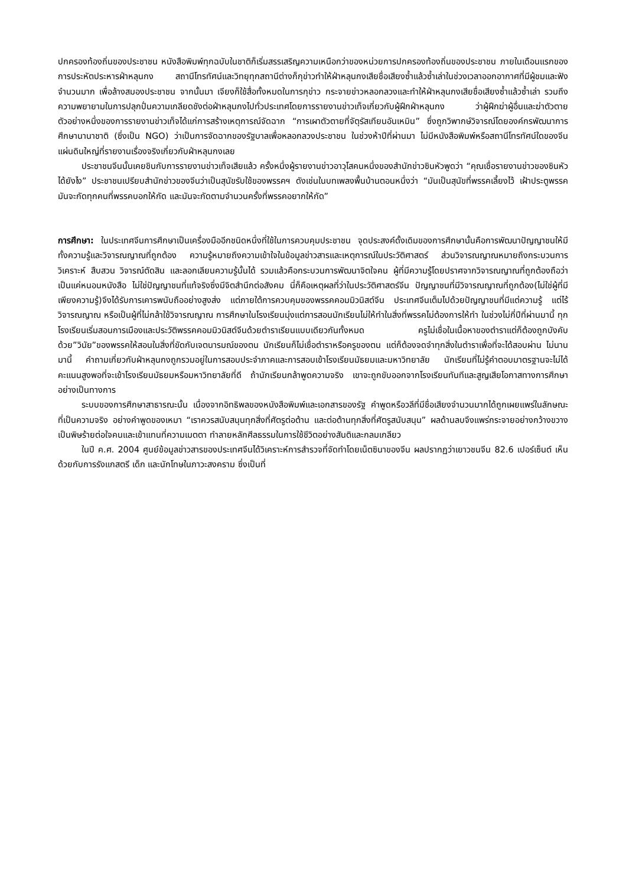ปกครองท้องถิ่นของประชาชน หนังสือพิมพ์ทุกฉบับในชาติก็เริ่มสรรเสริญความเหนือกว่าของหน่วยการปกครองท้องถิ่นของประชาชน ภายในเดือนแรกของการประหัตประหารฝ่าหลุนกง สถานีโทรทัศน์และวิทยุทุกสถานีต่างก็กุข่าวทำให้ฝ่าหลุนกงเสียชื่อเสียงซ้ำแล้วซ้ำเล่าในช่วงเวลาออกอากาศที่มีผู้ชมและฟังจำนวนมาก เพื่อล้างสมองประชาชน จากนั้นมา เจียงก็ใช้สื่อทั้งหมดในการกุข่าว กระจายข่าวหลอกลวงและทำให้ฝ่าหลุนกงเสียชื่อเสียงซ้ำแล้วซ้ำเล่า รวมถึงความพยายามในการปลุกปั่นความเกลียดชังต่อฝ่าหลุนกงไปทั่วประเทศโดยการรายงานข่าวเท็จเกี่ยวกับผู้ฝึกฝ่าหลุนกง ว่าผู้ฝึกฆ่าผู้อื่นและฆ่าตัวตาย ตัวอย่างหนึ่งของการรายงานข่าวเท็จได้แก่การสร้างเหตุการณ์จัดฉาก “การเผาตัวตายที่จัตุรัสเทียนอันเหมิน” ซึ่งถูกวิพากษ์วิจารณ์โดยองค์กรพัฒนาการศึกษานานาชาติ (ซึ่งเป็น NGO) ว่าเป็นการจัดฉากของรัฐบาลเพื่อหลอกลวงประชาชน ในช่วงห้าปีที่ผ่านมา ไม่มีหนังสือพิมพ์หรือสถานีโทรทัศน์ใดของจีนแผ่นดินใหญ่ที่รายงานเรื่องจริงเกี่ยวกับฝ่าหลุนกงเลย
ประชาชนจีนนั้นเคยชินกับการรายงานข่าวเท็จเสียแล้ว ครั้งหนึ่งผู้รายงานข่าวอาวุโสคนหนึ่งของสำนักข่าวซินหัวพูดว่า “คุณเชื่อรายงานข่าวของซินหัวได้ยังไง” ประชาชนเปรียบสำนักข่าวของจีนว่าเป็นสุนัขรับใช้ของพรรคฯ ดังเช่นในบทเพลงพื้นบ้านตอนหนึ่งว่า “มันเป็นสุนัขที่พรรคเลี้ยงไว้ เฝ้าประตูพรรค มันจะกัดทุกคนที่พรรคบอกให้กัด และมันจะกัดตามจำนวนครั้งที่พรรคอยากให้กัด”
การศึกษา: ในประเทศจีนการศึกษาเป็นเครื่องมืออีกชนิดหนึ่งที่ใช้ในการควบคุมประชาชน จุดประสงค์ดั้งเดิมของการศึกษานั้นคือการพัฒนาปัญญาชนให้มีทั้งความรู้และวิจารณญาณที่ถูกต้อง ความรู้หมายถึงความเข้าใจในข้อมูลข่าวสารและเหตุการณ์ในประวัติศาสตร์ ส่วนวิจารณญาณหมายถึงกระบวนการวิเคราะห์ สืบสวน วิจารณ์ตัดสิน และลอกเลียนความรู้นั้นได้ รวมแล้วคือกระบวนการพัฒนาจิตใจคน ผู้ที่มีความรู้โดยปราศจากวิจารณญาณที่ถูกต้องถือว่าเป็นแค่หนอนหนังสือ ไม่ใช่ปัญญาชนที่แท้จริงซึ่งมีจิตสำนึกต่อสังคม นี่ก็คือเหตุผลที่ว่าในประวัติศาสตร์จีน ปัญญาชนที่มีวิจารณญาณที่ถูกต้อง(ไม่ใช่ผู้ที่มีเพียงความรู้)จึงได้รับการเคารพนับถืออย่างสูงส่ง แต่ภายใต้การควบคุมของพรรคคอมมิวนิสต์จีน ประเทศจีนเต็มไปด้วยปัญญาชนที่มีแต่ความรู้ แต่ไร้วิจารณญาณ หรือเป็นผู้ที่ไม่กล้าใช้วิจารณญาณ การศึกษาในโรงเรียนมุ่งแต่การสอนนักเรียนไม่ให้ทำในสิ่งที่พรรคไม่ต้องการให้ทำ ในช่วงไม่กี่ปีที่ผ่านมานี้ ทุกโรงเรียนเริ่มสอนการเมืองและประวัติพรรคคอมมิวนิสต์จีนด้วยตำราเรียนแบบเดียวกันทั้งหมด ครูไม่เชื่อในเนื้อหาของตำราแต่ก็ต้องถูกบังคับด้วย”วินัย”ของพรรคให้สอนในสิ่งที่ขัดกับเจตนารมณ์ของตน นักเรียนก็ไม่เชื่อตำราหรือครูของตน แต่ก็ต้องจดจำทุกสิ่งในตำราเพื่อที่จะได้สอบผ่าน ไม่นานมานี้ คำถามเกี่ยวกับฝ่าหลุนกงถูกรวมอยู่ในการสอบประจำภาคและการสอบเข้าโรงเรียนมัธยมและมหาวิทยาลัย นักเรียนที่ไม่รู้คำตอบมาตรฐานจะไม่ได้คะแนนสูงพอที่จะเข้าโรงเรียนมัธยมหรือมหาวิทยาลัยที่ดี ถ้านักเรียนกล้าพูดความจริง เขาจะถูกขับออกจากโรงเรียนทันทีและสูญเสียโอกาสทางการศึกษาอย่างเป็นทางการ
ระบบของการศึกษาสาธารณะนั้น เนื่องจากอิทธิพลของหนังสือพิมพ์และเอกสารของรัฐ คำพูดหรือวลีที่มีชื่อเสียงจำนวนมากได้ถูกเผยแพร่ในลักษณะที่เป็นความจริง อย่างคำพูดของเหมา “เราควรสนับสนุนทุกสิ่งที่ศัตรูต่อต้าน และต่อต้านทุกสิ่งที่ศัตรูสนับสนุน” ผลด้านลบจึงแพร่กระจายอย่างกว้างขวาง เป็นพิษร้ายต่อใจคนและเข้าแทนที่ความเมตตา ทำลายหลักศีลธรรมในการใช้ชีวิตอย่างสันติและกลมเกลียว
ในปี ค.ศ. 2004 ศูนย์ข้อมูลข่าวสารของประเทศจีนได้วิเคราะห์การสำรวจที่จัดทำโดยเน็ตซินาของจีน ผลปรากฏว่าเยาวชนจีน 82.6 เปอร์เซ็นต์ เห็นด้วยกับการรังแกสตรี เด็ก และนักโทษในภาวะสงคราม ซึ่งเป็นที่